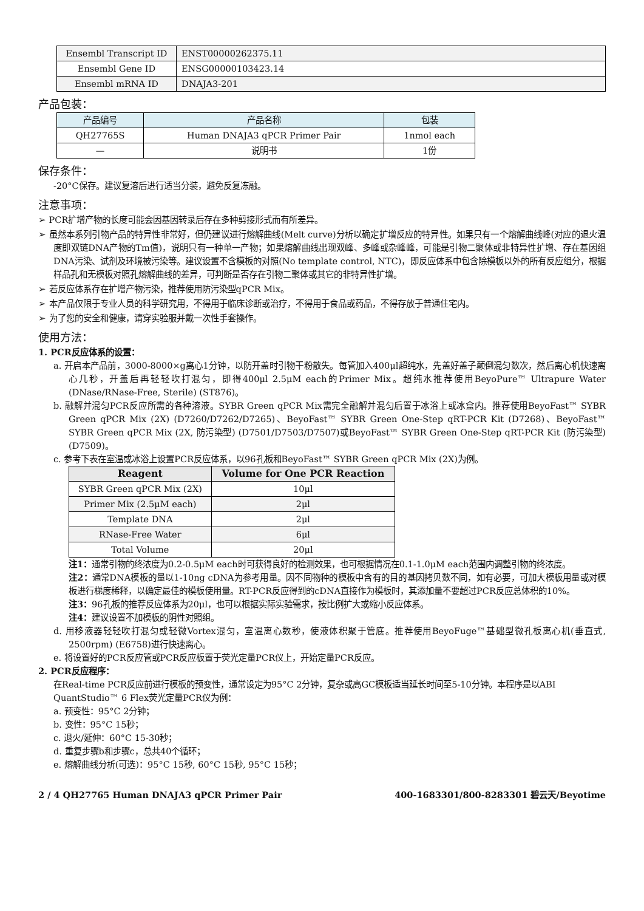| Ensembl Transcript ID | ENST00000262375.11 |
| Ensembl Gene ID | ENSG00000103423.14 |
| Ensembl mRNA ID | DNAJA3-201 |
产品包装：
| 产品编号 | 产品名称 | 包装 |
| QH27765S | Human DNAJA3 qPCR Primer Pair | 1nmol each |
| — | 说明书 | 1份 |
保存条件：
-20°C保存。建议复溶后进行适当分装，避免反复冻融。
注意事项：
➢ PCR扩增产物的长度可能会因基因转录后存在多种剪接形式而有所差异。
➢ 虽然本系列引物产品的特异性非常好，但仍建议进行熔解曲线(Melt curve)分析以确定扩增反应的特异性。如果只有一个熔解曲线峰(对应的退火温度即双链DNA产物的Tm值)，说明只有一种单一产物；如果熔解曲线出现双峰、多峰或杂峰峰，可能是引物二聚体或非特异性扩增、存在基因组DNA污染、试剂及环境被污染等。建议设置不含模板的对照(No template control, NTC)，即反应体系中包含除模板以外的所有反应组分，根据样品孔和无模板对照孔熔解曲线的差异，可判断是否存在引物二聚体或其它的非特异性扩增。
➢ 若反应体系存在扩增产物污染，推荐使用防污染型qPCR Mix。
➢ 本产品仅限于专业人员的科学研究用，不得用于临床诊断或治疗，不得用于食品或药品，不得存放于普通住宅内。
➢ 为了您的安全和健康，请穿实验服并戴一次性手套操作。
使用方法：
1. PCR反应体系的设置：
a. 开启本产品前，3000-8000×g离心1分钟，以防开盖时引物干粉散失。每管加入400μl超纯水，先盖好盖子颠倒混匀数次，然后离心机快速离心几秒，开盖后再轻轻吹打混匀，即得400μl 2.5μM each的Primer Mix。超纯水推荐使用BeyoPure™ Ultrapure Water (DNase/RNase-Free, Sterile) (ST876)。
b. 融解并混匀PCR反应所需的各种溶液。SYBR Green qPCR Mix需完全融解并混匀后置于冰浴上或冰盒内。推荐使用BeyoFast™ SYBR Green qPCR Mix (2X) (D7260/D7262/D7265)、BeyoFast™ SYBR Green One-Step qRT-PCR Kit (D7268)、BeyoFast™ SYBR Green qPCR Mix (2X, 防污染型) (D7501/D7503/D7507)或BeyoFast™ SYBR Green One-Step qRT-PCR Kit (防污染型) (D7509)。
c. 参考下表在室温或冰浴上设置PCR反应体系，以96孔板和BeyoFast™ SYBR Green qPCR Mix (2X)为例。
| Reagent | Volume for One PCR Reaction |
| --- | --- |
| SYBR Green qPCR Mix (2X) | 10μl |
| Primer Mix (2.5μM each) | 2μl |
| Template DNA | 2μl |
| RNase-Free Water | 6μl |
| Total Volume | 20μl |
注1：通常引物的终浓度为0.2-0.5μM each时可获得良好的检测效果，也可根据情况在0.1-1.0μM each范围内调整引物的终浓度。
注2：通常DNA模板的量以1-10ng cDNA为参考用量。因不同物种的模板中含有的目的基因拷贝数不同，如有必要，可加大模板用量或对模板进行梯度稀释，以确定最佳的模板使用量。RT-PCR反应得到的cDNA直接作为模板时，其添加量不要超过PCR反应总体积的10%。
注3：96孔板的推荐反应体系为20μl，也可以根据实际实验需求，按比例扩大或缩小反应体系。
注4：建议设置不加模板的阴性对照组。
d. 用移液器轻轻吹打混匀或轻微Vortex混匀，室温离心数秒，使液体积聚于管底。推荐使用BeyoFuge™基础型微孔板离心机(垂直式, 2500rpm) (E6758)进行快速离心。
e. 将设置好的PCR反应管或PCR反应板置于荧光定量PCR仪上，开始定量PCR反应。
2. PCR反应程序：
在Real-time PCR反应前进行模板的预变性，通常设定为95°C 2分钟，复杂或高GC模板适当延长时间至5-10分钟。本程序是以ABI QuantStudio™ 6 Flex荧光定量PCR仪为例：
a. 预变性：95°C 2分钟；
b. 变性：95°C 15秒；
c. 退火/延伸：60°C 15-30秒；
d. 重复步骤b和步骤c，总共40个循环；
e. 熔解曲线分析(可选)：95°C 15秒, 60°C 15秒, 95°C 15秒；
2 / 4 QH27765 Human DNAJA3 qPCR Primer Pair 400-1683301/800-8283301 碧云天/Beyotime